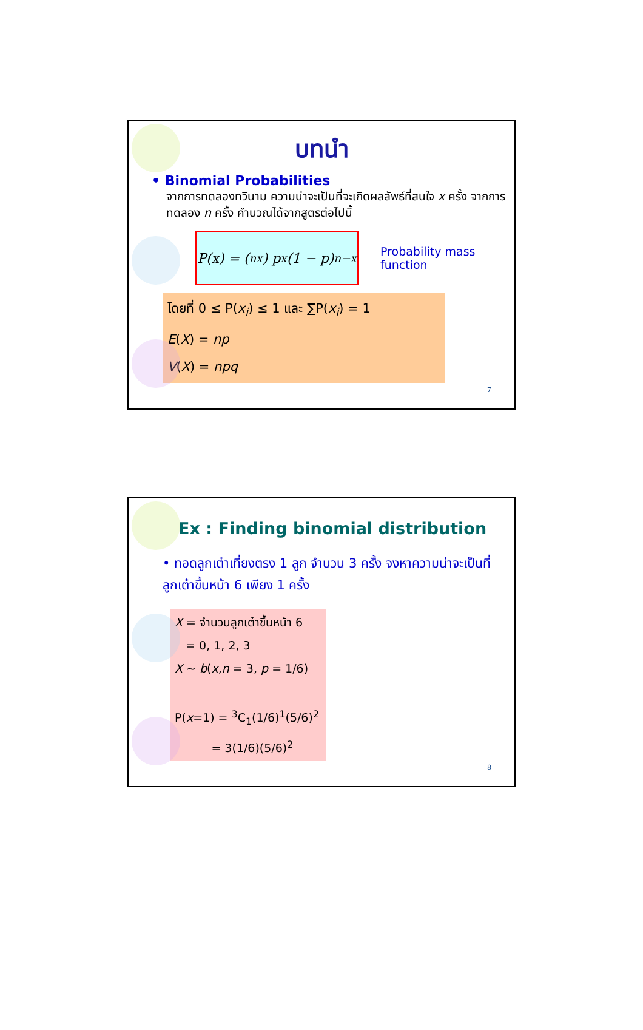บทนำ
• Binomial Probabilities
จากการทดลองทวินาม ความน่าจะเป็นที่จะเกิดผลลัพธ์ที่สนใจ x ครั้ง จากการทดลอง n ครั้ง คำนวณได้จากสูตรต่อไปนี้
P(x) = (<sup>n</sup><sub>x</sub>) p<sup>x</sup>(1 − p)<sup>n−x</sup>
Probability mass
function
โดยที่ 0 ≤ P(x<sub>i</sub>) ≤ 1 และ ∑P(x<sub>i</sub>) = 1
E(X) = np
V(X) = npq
7
Ex : Finding binomial distribution
• ทอดลูกเต๋าเที่ยงตรง 1 ลูก จำนวน 3 ครั้ง จงหาความน่าจะเป็นที่ลูกเต๋าขึ้นหน้า 6 เพียง 1 ครั้ง
X = จำนวนลูกเต๋าขึ้นหน้า 6
= 0, 1, 2, 3
X ~ b(x,n = 3, p = 1/6)
P(x=1) = <sup>3</sup>C<sub>1</sub>(1/6)<sup>1</sup>(5/6)<sup>2</sup>
= 3(1/6)(5/6)<sup>2</sup>
8